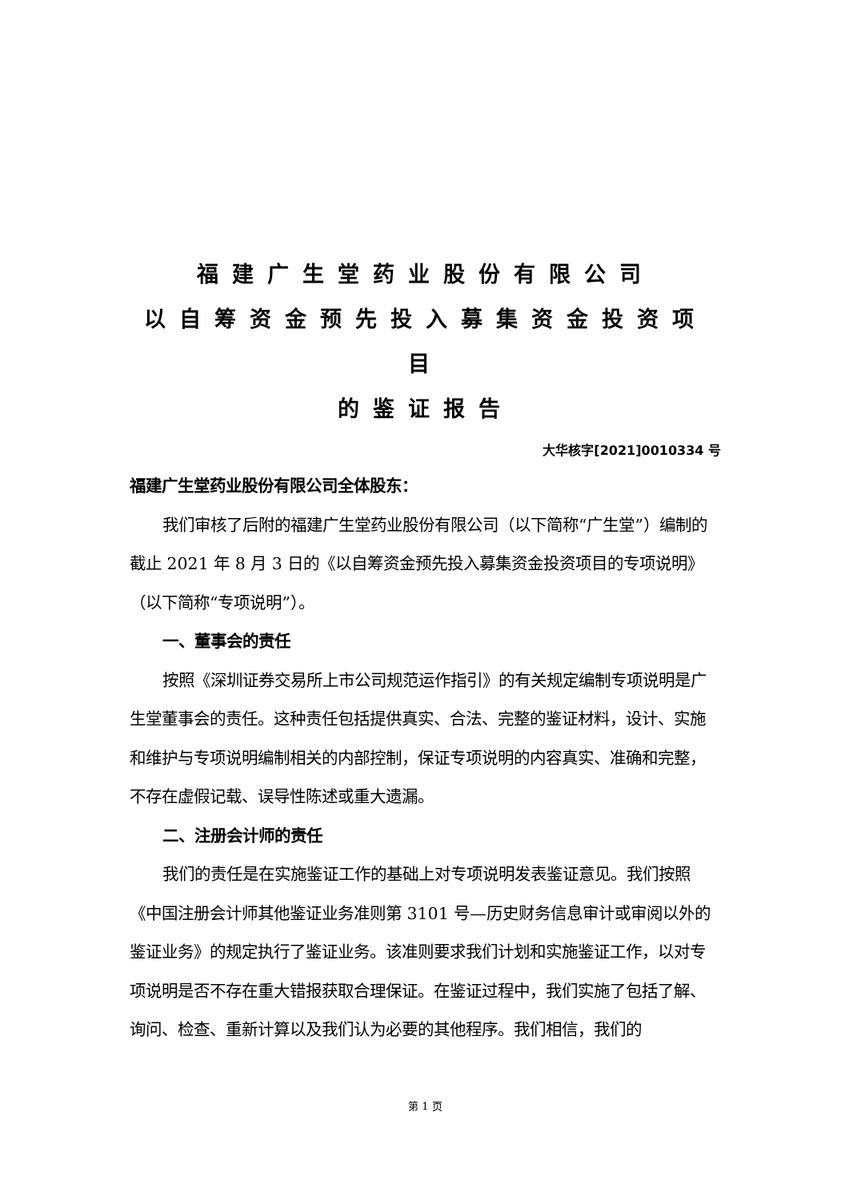福建广生堂药业股份有限公司
以自筹资金预先投入募集资金投资项目
的鉴证报告
大华核字[2021]0010334 号
福建广生堂药业股份有限公司全体股东：
我们审核了后附的福建广生堂药业股份有限公司（以下简称“广生堂”）编制的截止 2021 年 8 月 3 日的《以自筹资金预先投入募集资金投资项目的专项说明》（以下简称“专项说明”）。
一、董事会的责任
按照《深圳证券交易所上市公司规范运作指引》的有关规定编制专项说明是广生堂董事会的责任。这种责任包括提供真实、合法、完整的鉴证材料，设计、实施和维护与专项说明编制相关的内部控制，保证专项说明的内容真实、准确和完整，不存在虚假记载、误导性陈述或重大遗漏。
二、注册会计师的责任
我们的责任是在实施鉴证工作的基础上对专项说明发表鉴证意见。我们按照《中国注册会计师其他鉴证业务准则第 3101 号—历史财务信息审计或审阅以外的鉴证业务》的规定执行了鉴证业务。该准则要求我们计划和实施鉴证工作，以对专项说明是否不存在重大错报获取合理保证。在鉴证过程中，我们实施了包括了解、询问、检查、重新计算以及我们认为必要的其他程序。我们相信，我们的
第 1 页